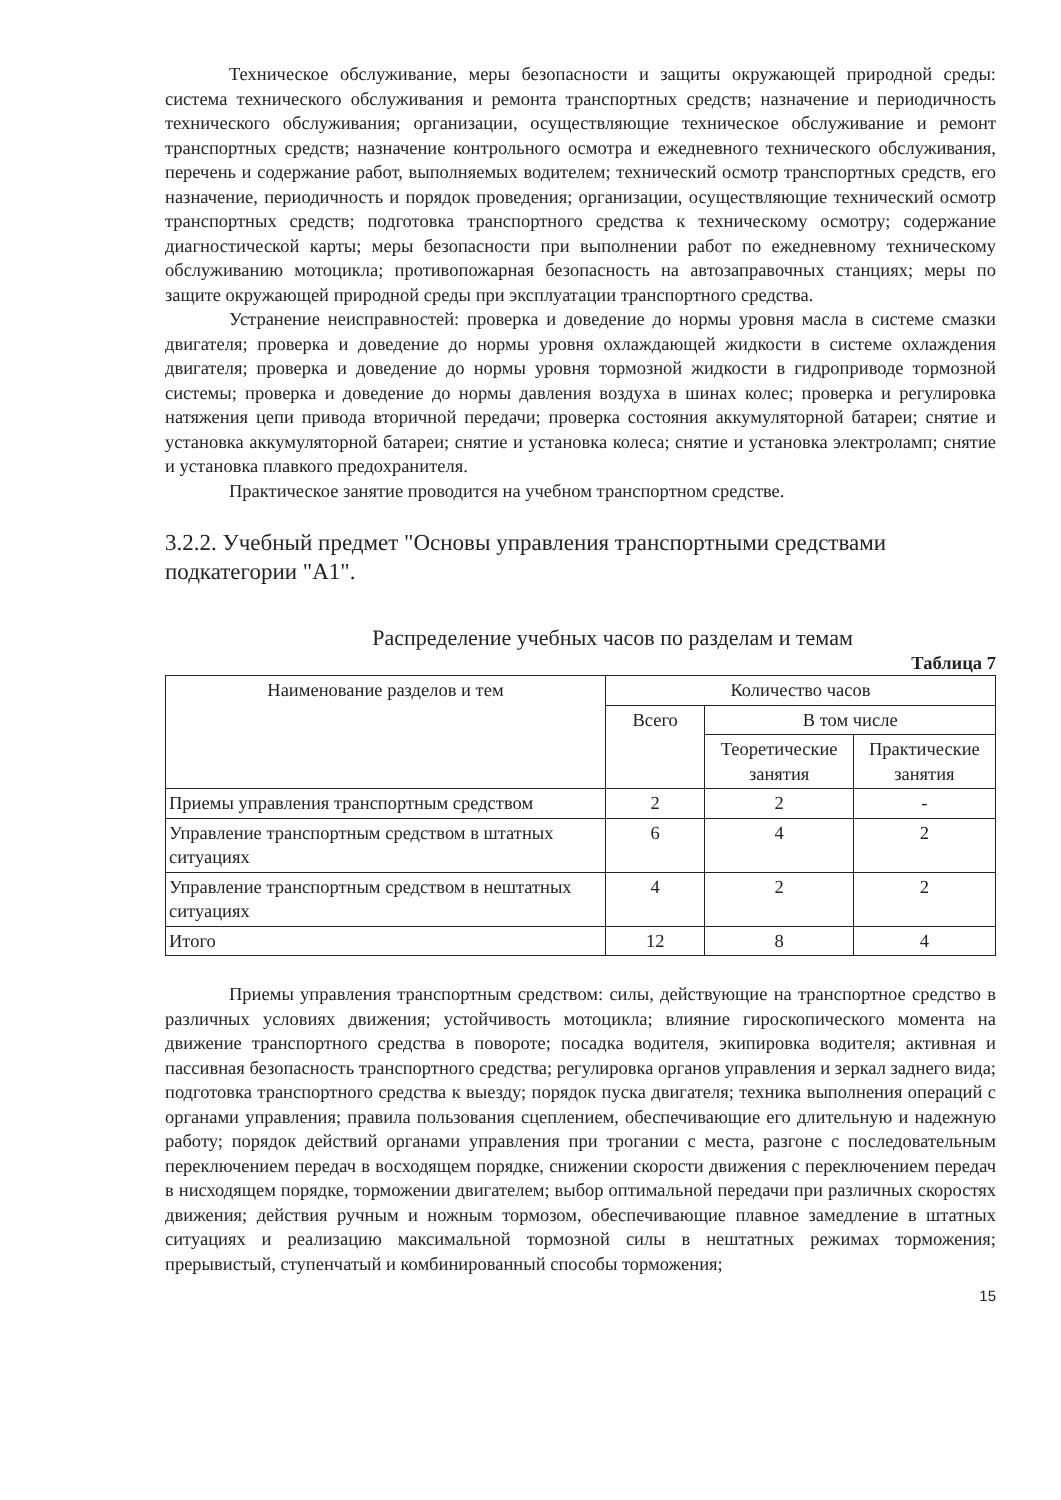Техническое обслуживание, меры безопасности и защиты окружающей природной среды: система технического обслуживания и ремонта транспортных средств; назначение и периодичность технического обслуживания; организации, осуществляющие техническое обслуживание и ремонт транспортных средств; назначение контрольного осмотра и ежедневного технического обслуживания, перечень и содержание работ, выполняемых водителем; технический осмотр транспортных средств, его назначение, периодичность и порядок проведения; организации, осуществляющие технический осмотр транспортных средств; подготовка транспортного средства к техническому осмотру; содержание диагностической карты; меры безопасности при выполнении работ по ежедневному техническому обслуживанию мотоцикла; противопожарная безопасность на автозаправочных станциях; меры по защите окружающей природной среды при эксплуатации транспортного средства.
Устранение неисправностей: проверка и доведение до нормы уровня масла в системе смазки двигателя; проверка и доведение до нормы уровня охлаждающей жидкости в системе охлаждения двигателя; проверка и доведение до нормы уровня тормозной жидкости в гидроприводе тормозной системы; проверка и доведение до нормы давления воздуха в шинах колес; проверка и регулировка натяжения цепи привода вторичной передачи; проверка состояния аккумуляторной батареи; снятие и установка аккумуляторной батареи; снятие и установка колеса; снятие и установка электроламп; снятие и установка плавкого предохранителя.
Практическое занятие проводится на учебном транспортном средстве.
3.2.2. Учебный предмет "Основы управления транспортными средствами подкатегории "А1".
Распределение учебных часов по разделам и темам
Таблица 7
| Наименование разделов и тем | Количество часов | | |
| --- | --- | --- | --- |
| | Всего | В том числе | |
| | | Теоретические занятия | Практические занятия |
| Приемы управления транспортным средством | 2 | 2 | - |
| Управление транспортным средством в штатных ситуациях | 6 | 4 | 2 |
| Управление транспортным средством в нештатных ситуациях | 4 | 2 | 2 |
| Итого | 12 | 8 | 4 |
Приемы управления транспортным средством: силы, действующие на транспортное средство в различных условиях движения; устойчивость мотоцикла; влияние гироскопического момента на движение транспортного средства в повороте; посадка водителя, экипировка водителя; активная и пассивная безопасность транспортного средства; регулировка органов управления и зеркал заднего вида; подготовка транспортного средства к выезду; порядок пуска двигателя; техника выполнения операций с органами управления; правила пользования сцеплением, обеспечивающие его длительную и надежную работу; порядок действий органами управления при трогании с места, разгоне с последовательным переключением передач в восходящем порядке, снижении скорости движения с переключением передач в нисходящем порядке, торможении двигателем; выбор оптимальной передачи при различных скоростях движения; действия ручным и ножным тормозом, обеспечивающие плавное замедление в штатных ситуациях и реализацию максимальной тормозной силы в нештатных режимах торможения; прерывистый, ступенчатый и комбинированный способы торможения;
15